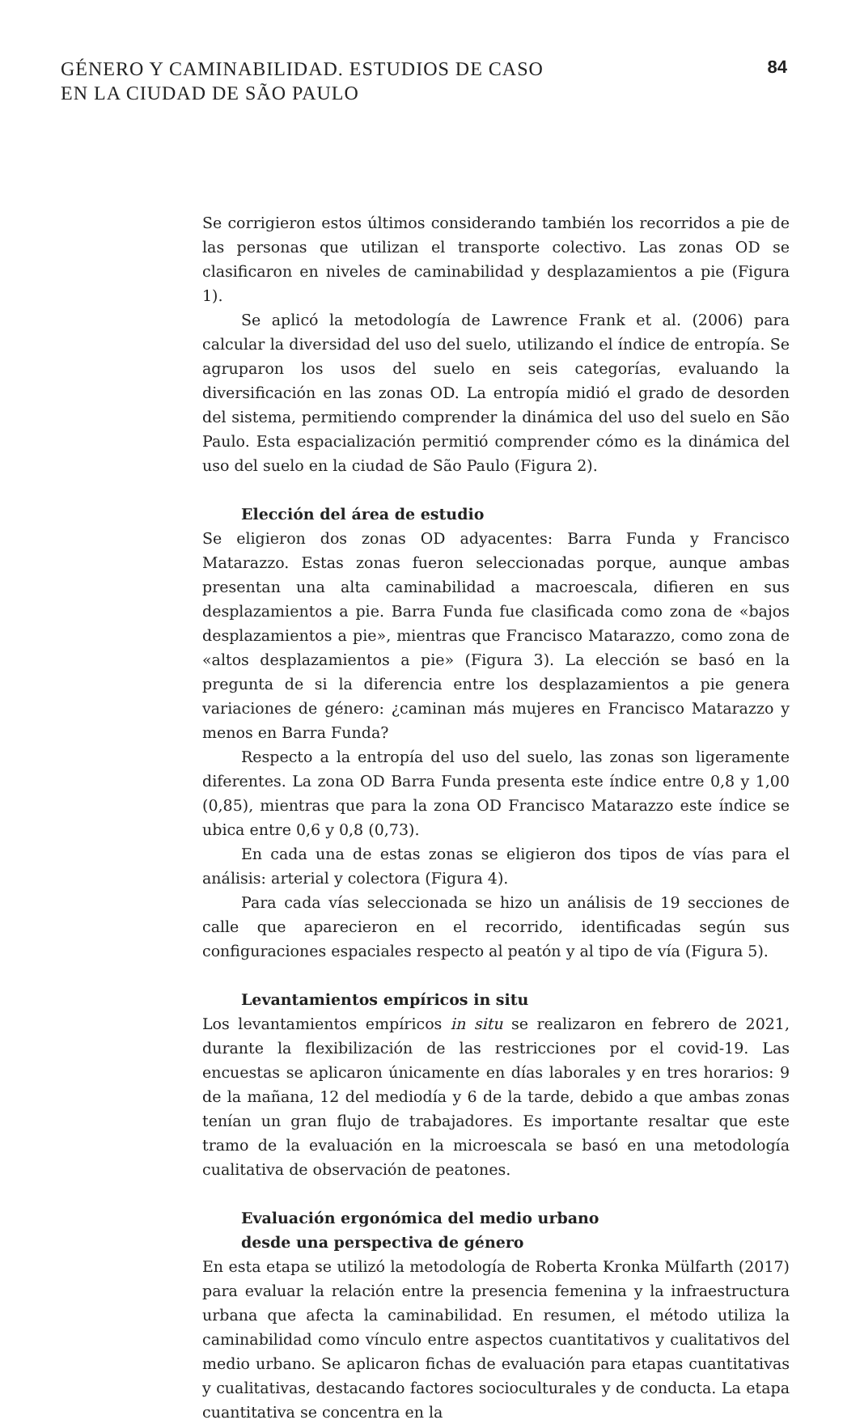GÉNERO Y CAMINABILIDAD. ESTUDIOS DE CASO
EN LA CIUDAD DE SÃO PAULO
84
Se corrigieron estos últimos considerando también los recorridos a pie de las personas que utilizan el transporte colectivo. Las zonas OD se clasificaron en niveles de caminabilidad y desplazamientos a pie (Figura 1).
Se aplicó la metodología de Lawrence Frank et al. (2006) para calcular la diversidad del uso del suelo, utilizando el índice de entropía. Se agruparon los usos del suelo en seis categorías, evaluando la diversificación en las zonas OD. La entropía midió el grado de desorden del sistema, permitiendo comprender la dinámica del uso del suelo en São Paulo. Esta espacialización permitió comprender cómo es la dinámica del uso del suelo en la ciudad de São Paulo (Figura 2).
Elección del área de estudio
Se eligieron dos zonas OD adyacentes: Barra Funda y Francisco Matarazzo. Estas zonas fueron seleccionadas porque, aunque ambas presentan una alta caminabilidad a macroescala, difieren en sus desplazamientos a pie. Barra Funda fue clasificada como zona de «bajos desplazamientos a pie», mientras que Francisco Matarazzo, como zona de «altos desplazamientos a pie» (Figura 3). La elección se basó en la pregunta de si la diferencia entre los desplazamientos a pie genera variaciones de género: ¿caminan más mujeres en Francisco Matarazzo y menos en Barra Funda?
Respecto a la entropía del uso del suelo, las zonas son ligeramente diferentes. La zona OD Barra Funda presenta este índice entre 0,8 y 1,00 (0,85), mientras que para la zona OD Francisco Matarazzo este índice se ubica entre 0,6 y 0,8 (0,73).
En cada una de estas zonas se eligieron dos tipos de vías para el análisis: arterial y colectora (Figura 4).
Para cada vías seleccionada se hizo un análisis de 19 secciones de calle que aparecieron en el recorrido, identificadas según sus configuraciones espaciales respecto al peatón y al tipo de vía (Figura 5).
Levantamientos empíricos in situ
Los levantamientos empíricos in situ se realizaron en febrero de 2021, durante la flexibilización de las restricciones por el covid-19. Las encuestas se aplicaron únicamente en días laborales y en tres horarios: 9 de la mañana, 12 del mediodía y 6 de la tarde, debido a que ambas zonas tenían un gran flujo de trabajadores. Es importante resaltar que este tramo de la evaluación en la microescala se basó en una metodología cualitativa de observación de peatones.
Evaluación ergonómica del medio urbano
desde una perspectiva de género
En esta etapa se utilizó la metodología de Roberta Kronka Mülfarth (2017) para evaluar la relación entre la presencia femenina y la infraestructura urbana que afecta la caminabilidad. En resumen, el método utiliza la caminabilidad como vínculo entre aspectos cuantitativos y cualitativos del medio urbano. Se aplicaron fichas de evaluación para etapas cuantitativas y cualitativas, destacando factores socioculturales y de conducta. La etapa cuantitativa se concentra en la